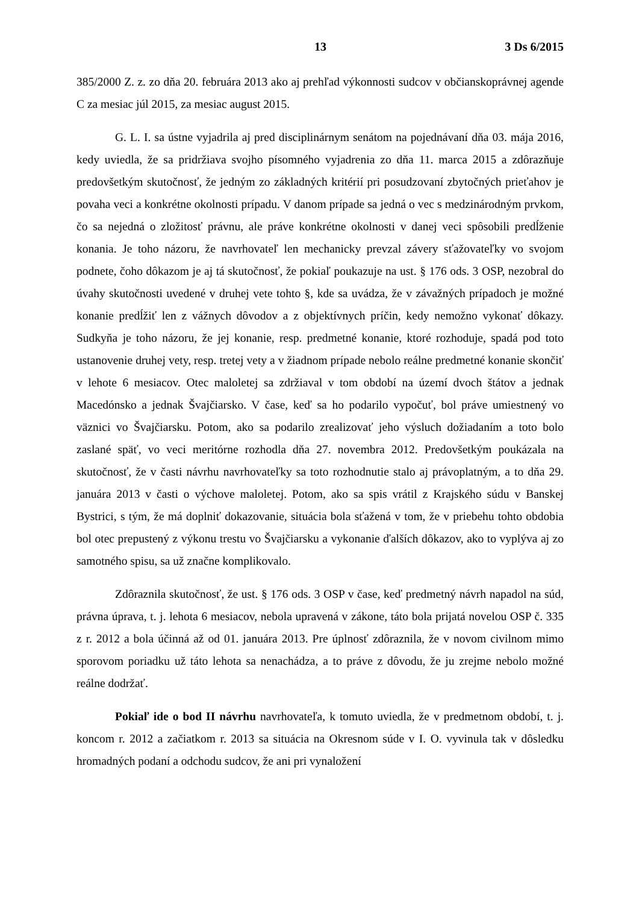13 3 Ds 6/2015
385/2000 Z. z. zo dňa 20. februára 2013 ako aj prehľad výkonnosti sudcov v občianskoprávnej agende C za mesiac júl 2015, za mesiac august 2015.
G. L. I. sa ústne vyjadrila aj pred disciplinárnym senátom na pojednávaní dňa 03. mája 2016, kedy uviedla, že sa pridržiava svojho písomného vyjadrenia zo dňa 11. marca 2015 a zdôrazňuje predovšetkým skutočnosť, že jedným zo základných kritérií pri posudzovaní zbytočných prieťahov je povaha veci a konkrétne okolnosti prípadu. V danom prípade sa jedná o vec s medzinárodným prvkom, čo sa nejedná o zložitosť právnu, ale práve konkrétne okolnosti v danej veci spôsobili predĺženie konania. Je toho názoru, že navrhovateľ len mechanicky prevzal závery sťažovateľky vo svojom podnete, čoho dôkazom je aj tá skutočnosť, že pokiaľ poukazuje na ust. § 176 ods. 3 OSP, nezobral do úvahy skutočnosti uvedené v druhej vete tohto §, kde sa uvádza, že v závažných prípadoch je možné konanie predĺžiť len z vážnych dôvodov a z objektívnych príčin, kedy nemožno vykonať dôkazy. Sudkyňa je toho názoru, že jej konanie, resp. predmetné konanie, ktoré rozhoduje, spadá pod toto ustanovenie druhej vety, resp. tretej vety a v žiadnom prípade nebolo reálne predmetné konanie skončiť v lehote 6 mesiacov. Otec maloletej sa zdržiaval v tom období na území dvoch štátov a jednak Macedónsko a jednak Švajčiarsko. V čase, keď sa ho podarilo vypočuť, bol práve umiestnený vo väznici vo Švajčiarsku. Potom, ako sa podarilo zrealizovať jeho výsluch dožiadaním a toto bolo zaslané späť, vo veci meritórne rozhodla dňa 27. novembra 2012. Predovšetkým poukázala na skutočnosť, že v časti návrhu navrhovateľky sa toto rozhodnutie stalo aj právoplatným, a to dňa 29. januára 2013 v časti o výchove maloletej. Potom, ako sa spis vrátil z Krajského súdu v Banskej Bystrici, s tým, že má doplniť dokazovanie, situácia bola sťažená v tom, že v priebehu tohto obdobia bol otec prepustený z výkonu trestu vo Švajčiarsku a vykonanie ďalších dôkazov, ako to vyplýva aj zo samotného spisu, sa už značne komplikovalo.
Zdôraznila skutočnosť, že ust. § 176 ods. 3 OSP v čase, keď predmetný návrh napadol na súd, právna úprava, t. j. lehota 6 mesiacov, nebola upravená v zákone, táto bola prijatá novelou OSP č. 335 z r. 2012 a bola účinná až od 01. januára 2013. Pre úplnosť zdôraznila, že v novom civilnom mimo sporovom poriadku už táto lehota sa nenachádza, a to práve z dôvodu, že ju zrejme nebolo možné reálne dodržať.
Pokiaľ ide o bod II návrhu navrhovateľa, k tomuto uviedla, že v predmetnom období, t. j. koncom r. 2012 a začiatkom r. 2013 sa situácia na Okresnom súde v I. O. vyvinula tak v dôsledku hromadných podaní a odchodu sudcov, že ani pri vynaložení